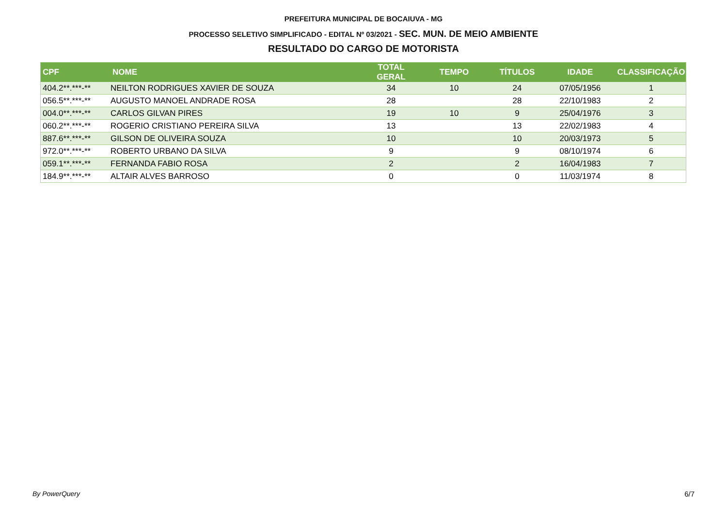PREFEITURA MUNICIPAL DE BOCAIUVA - MG
PROCESSO SELETIVO SIMPLIFICADO - EDITAL Nº 03/2021 - SEC. MUN. DE MEIO AMBIENTE
RESULTADO DO CARGO DE MOTORISTA
| CPF | NOME | TOTAL GERAL | TEMPO | TÍTULOS | IDADE | CLASSIFICAÇÃO |
| --- | --- | --- | --- | --- | --- | --- |
| 404.2**.***-** | NEILTON RODRIGUES XAVIER DE SOUZA | 34 | 10 | 24 | 07/05/1956 | 1 |
| 056.5**.***-** | AUGUSTO MANOEL ANDRADE ROSA | 28 | | 28 | 22/10/1983 | 2 |
| 004.0**.***-** | CARLOS GILVAN PIRES | 19 | 10 | 9 | 25/04/1976 | 3 |
| 060.2**.***-** | ROGERIO CRISTIANO PEREIRA SILVA | 13 | | 13 | 22/02/1983 | 4 |
| 887.6**.***-** | GILSON DE OLIVEIRA SOUZA | 10 | | 10 | 20/03/1973 | 5 |
| 972.0**.***-** | ROBERTO URBANO DA SILVA | 9 | | 9 | 08/10/1974 | 6 |
| 059.1**.***-** | FERNANDA FABIO ROSA | 2 | | 2 | 16/04/1983 | 7 |
| 184.9**.***-** | ALTAIR ALVES BARROSO | 0 | | 0 | 11/03/1974 | 8 |
By PowerQuery 6/7